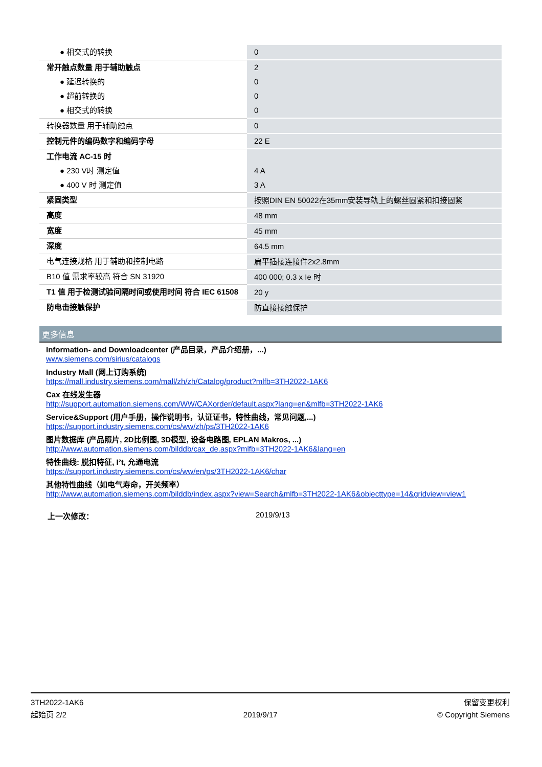| ● 相交式的转换 | 0 |
| 常开触点数量 用于辅助触点 | 2 |
| ● 延迟转换的 | 0 |
| ● 超前转换的 | 0 |
| ● 相交式的转换 | 0 |
| 转换器数量 用于辅助触点 | 0 |
| 控制元件的编码数字和编码字母 | 22 E |
| 工作电流 AC-15 时 | |
| ● 230 V时 测定值 | 4 A |
| ● 400 V 时 测定值 | 3 A |
| 紧固类型 | 按照DIN EN 50022在35mm安装导轨上的螺丝固紧和扣接固紧 |
| 高度 | 48 mm |
| 宽度 | 45 mm |
| 深度 | 64.5 mm |
| 电气连接规格 用于辅助和控制电路 | 扁平插接连接件2x2.8mm |
| B10 值 需求率较高 符合 SN 31920 | 400 000; 0.3 x Ie 时 |
| T1 值 用于检测试验间隔时间或使用时间 符合 IEC 61508 | 20 y |
| 防电击接触保护 | 防直接接触保护 |
更多信息
Information- and Downloadcenter (产品目录，产品介绍册，...)
www.siemens.com/sirius/catalogs
Industry Mall (网上订购系统)
https://mall.industry.siemens.com/mall/zh/zh/Catalog/product?mlfb=3TH2022-1AK6
Cax 在线发生器
http://support.automation.siemens.com/WW/CAXorder/default.aspx?lang=en&mlfb=3TH2022-1AK6
Service&Support (用户手册，操作说明书，认证证书，特性曲线，常见问题,...)
https://support.industry.siemens.com/cs/ww/zh/ps/3TH2022-1AK6
图片数据库 (产品照片, 2D比例图, 3D模型, 设备电路图, EPLAN Makros, ...)
http://www.automation.siemens.com/bilddb/cax_de.aspx?mlfb=3TH2022-1AK6&lang=en
特性曲线: 脱扣特征, I²t, 允通电流
https://support.industry.siemens.com/cs/ww/en/ps/3TH2022-1AK6/char
其他特性曲线（如电气寿命，开关频率）
http://www.automation.siemens.com/bilddb/index.aspx?view=Search&mlfb=3TH2022-1AK6&objecttype=14&gridview=view1
上一次修改： 2019/9/13
3TH2022-1AK6
起始页 2/2
2019/9/17
保留变更权利
© Copyright Siemens